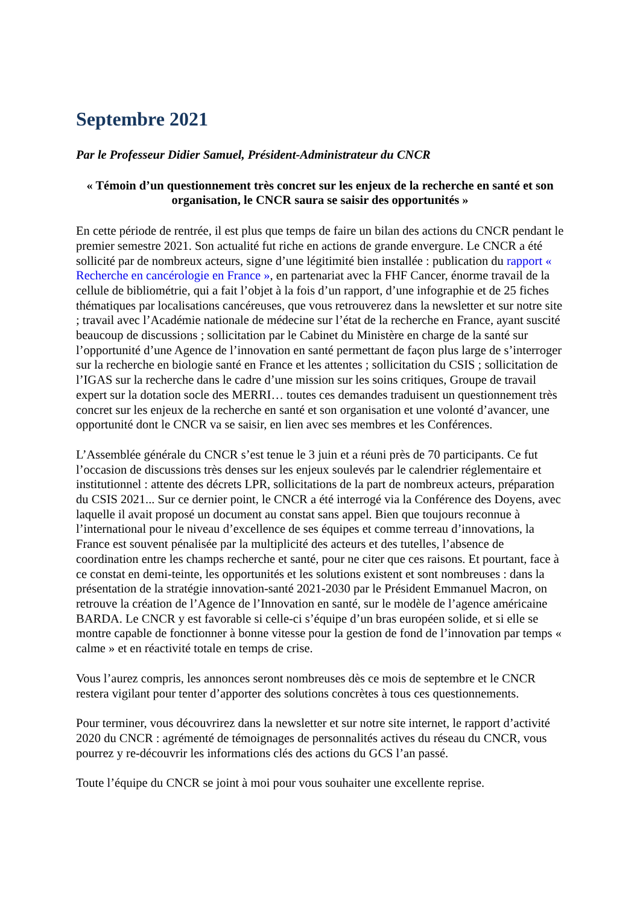Septembre 2021
Par le Professeur Didier Samuel, Président-Administrateur du CNCR
« Témoin d’un questionnement très concret sur les enjeux de la recherche en santé et son organisation, le CNCR saura se saisir des opportunités »
En cette période de rentrée, il est plus que temps de faire un bilan des actions du CNCR pendant le premier semestre 2021. Son actualité fut riche en actions de grande envergure. Le CNCR a été sollicité par de nombreux acteurs, signe d’une légitimité bien installée : publication du rapport « Recherche en cancérologie en France », en partenariat avec la FHF Cancer, énorme travail de la cellule de bibliométrie, qui a fait l’objet à la fois d’un rapport, d’une infographie et de 25 fiches thématiques par localisations cancéreuses, que vous retrouverez dans la newsletter et sur notre site ; travail avec l’Académie nationale de médecine sur l’état de la recherche en France, ayant suscité beaucoup de discussions ; sollicitation par le Cabinet du Ministère en charge de la santé sur l’opportunité d’une Agence de l’innovation en santé permettant de façon plus large de s’interroger sur la recherche en biologie santé en France et les attentes ; sollicitation du CSIS ; sollicitation de l’IGAS sur la recherche dans le cadre d’une mission sur les soins critiques, Groupe de travail expert sur la dotation socle des MERRI… toutes ces demandes traduisent un questionnement très concret sur les enjeux de la recherche en santé et son organisation et une volonté d’avancer, une opportunité dont le CNCR va se saisir, en lien avec ses membres et les Conférences.
L’Assemblée générale du CNCR s’est tenue le 3 juin et a réuni près de 70 participants. Ce fut l’occasion de discussions très denses sur les enjeux soulevés par le calendrier réglementaire et institutionnel : attente des décrets LPR, sollicitations de la part de nombreux acteurs, préparation du CSIS 2021... Sur ce dernier point, le CNCR a été interrogé via la Conférence des Doyens, avec laquelle il avait proposé un document au constat sans appel. Bien que toujours reconnue à l’international pour le niveau d’excellence de ses équipes et comme terreau d’innovations, la France est souvent pénalisée par la multiplicité des acteurs et des tutelles, l’absence de coordination entre les champs recherche et santé, pour ne citer que ces raisons. Et pourtant, face à ce constat en demi-teinte, les opportunités et les solutions existent et sont nombreuses : dans la présentation de la stratégie innovation-santé 2021-2030 par le Président Emmanuel Macron, on retrouve la création de l’Agence de l’Innovation en santé, sur le modèle de l’agence américaine BARDA. Le CNCR y est favorable si celle-ci s’équipe d’un bras européen solide, et si elle se montre capable de fonctionner à bonne vitesse pour la gestion de fond de l’innovation par temps « calme » et en réactivité totale en temps de crise.
Vous l’aurez compris, les annonces seront nombreuses dès ce mois de septembre et le CNCR restera vigilant pour tenter d’apporter des solutions concrètes à tous ces questionnements.
Pour terminer, vous découvrirez dans la newsletter et sur notre site internet, le rapport d’activité 2020 du CNCR : agrémenté de témoignages de personnalités actives du réseau du CNCR, vous pourrez y re-découvrir les informations clés des actions du GCS l’an passé.
Toute l’équipe du CNCR se joint à moi pour vous souhaiter une excellente reprise.